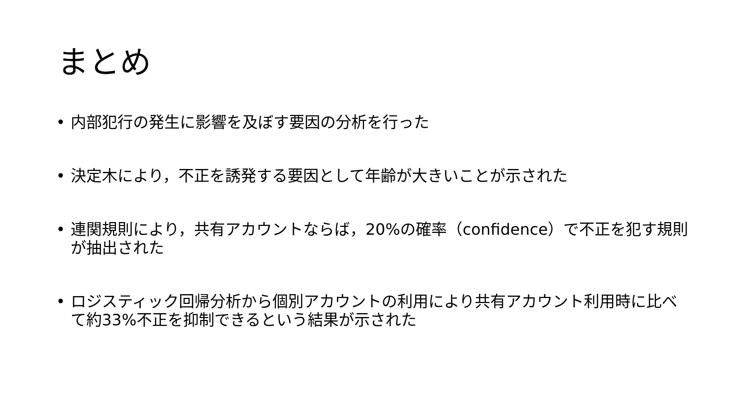まとめ
• 内部犯行の発生に影響を及ぼす要因の分析を行った
• 決定木により，不正を誘発する要因として年齢が大きいことが示された
• 連関規則により，共有アカウントならば，20%の確率（confidence）で不正を犯す規則が抽出された
• ロジスティック回帰分析から個別アカウントの利用により共有アカウント利用時に比べて約33%不正を抑制できるという結果が示された